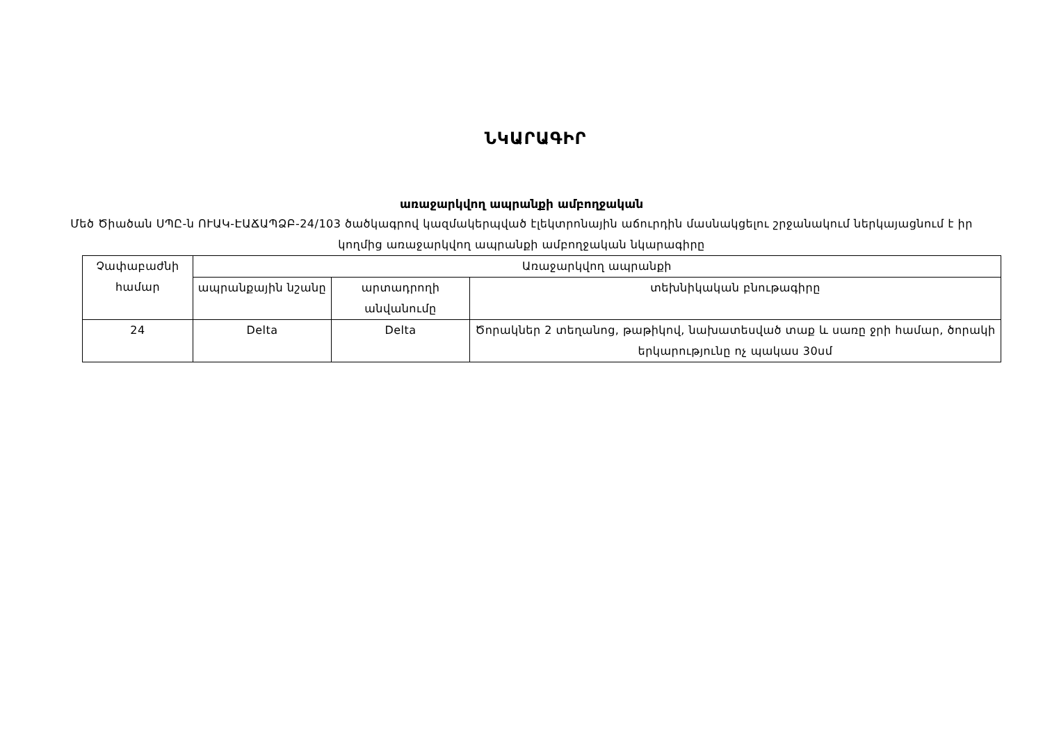ՆԿԱՐԱԳԻՐ
առաջարկվող ապրանքի ամբողջական
Մեծ Ծիածան ՍՊԸ-ն ՈՒԱԿ-ԷԱՃԱՊՁԲ-24/103 ծածկագրով կազմակերպված էլեկտրոնային աճուրդին մասնակցելու շրջանակում ներկայացնում է իր կողմից առաջարկվող ապրանքի ամբողջական նկարագիրը
| Չափաբաժնի համար | Առաջարկվող ապրանքի | | |
| --- | --- | --- | --- |
| | ապրանքային նշանը | արտադրողի անվանումը | տեխնիկական բնութագիրը |
| 24 | Delta | Delta | Ծորակներ 2 տեղանոց, թաթիկով, նախատեսված տաք և սառը ջրի համար, ծորակի երկարությունը ոչ պակաս 30սմ |